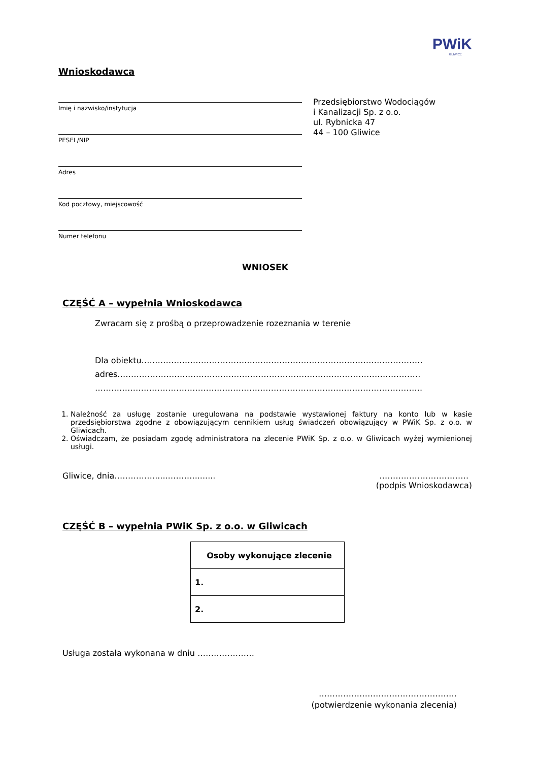PWiK
GLIWICE
Wnioskodawca
Imię i nazwisko/instytucja
PESEL/NIP
Adres
Kod pocztowy, miejscowość
Numer telefonu
Przedsiębiorstwo Wodociągów
i Kanalizacji Sp. z o.o.
ul. Rybnicka 47
44 – 100 Gliwice
WNIOSEK
CZĘŚĆ A – wypełnia Wnioskodawca
Zwracam się z prośbą o przeprowadzenie rozeznania w terenie
Dla obiektu…………………………………..………………………………………………………
adres………………………………………………………………………………………………….
………………………………………………………………………………………………………….
1. Należność za usługę zostanie uregulowana na podstawie wystawionej faktury na konto lub w kasie przedsiębiorstwa zgodne z obowiązującym cennikiem usług świadczeń obowiązujący w PWiK Sp. z o.o. w Gliwicach.
2. Oświadczam, że posiadam zgodę administratora na zlecenie PWiK Sp. z o.o. w Gliwicach wyżej wymienionej usługi.
Gliwice, dnia…………….....………......... ……………………………
(podpis Wnioskodawca)
CZĘŚĆ B – wypełnia PWiK Sp. z o.o. w Gliwicach
| Osoby wykonujące zlecenie |
| --- |
| 1. |
| 2. |
Usługa została wykonana w dniu …………………
……………………………………………
(potwierdzenie wykonania zlecenia)